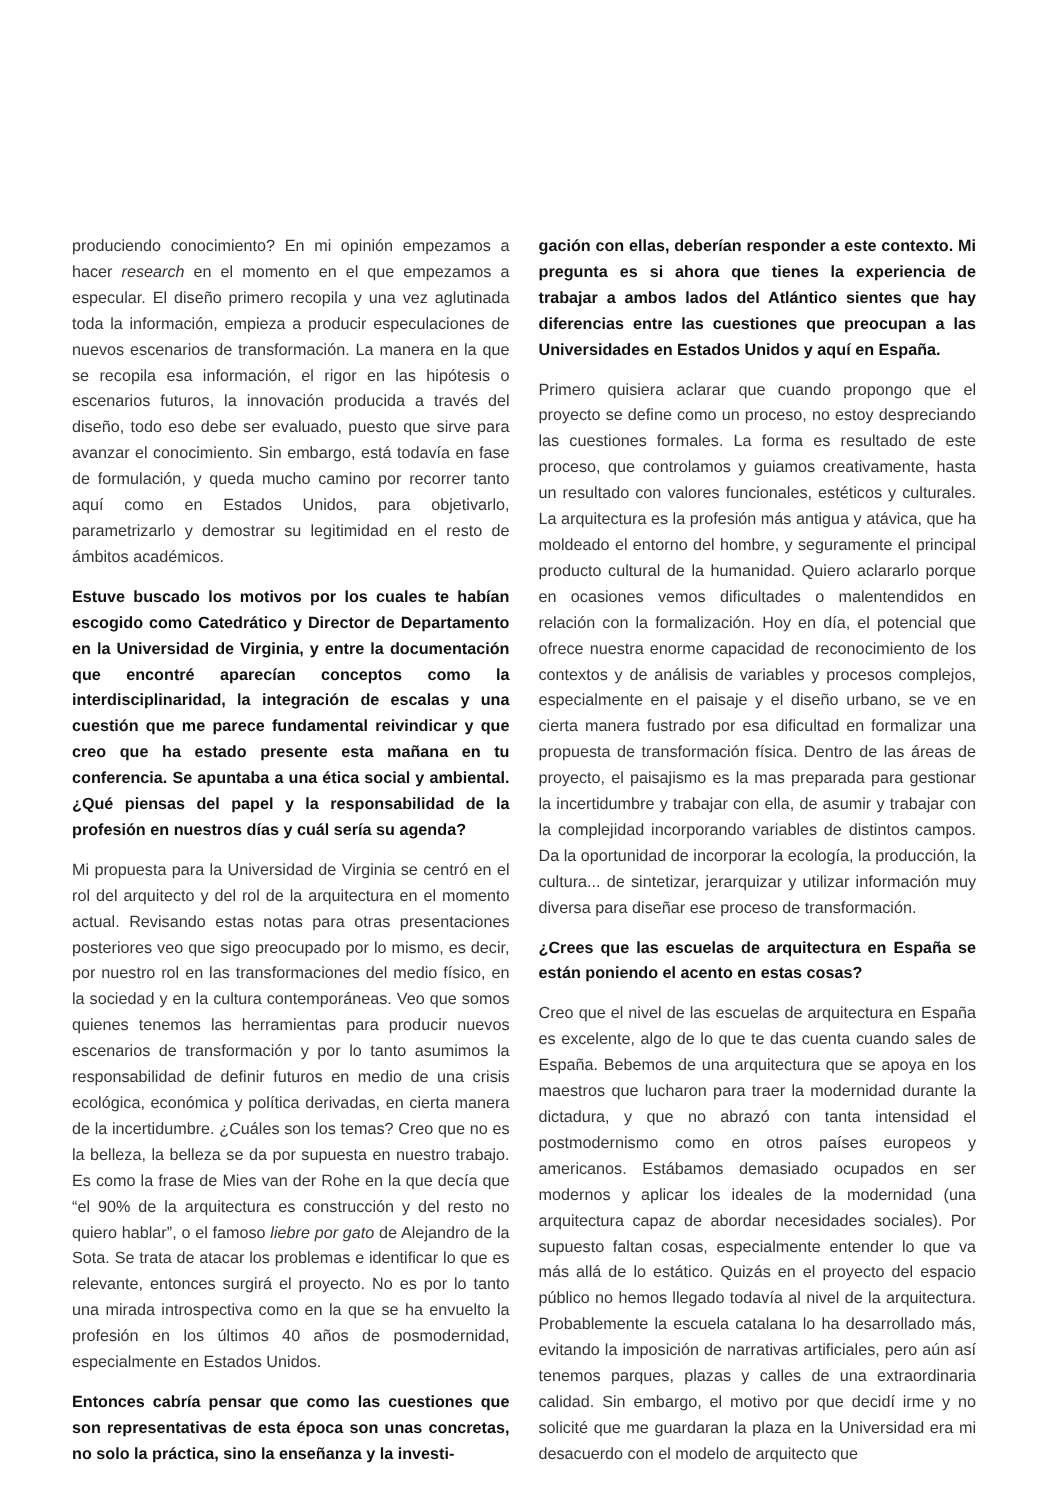produciendo conocimiento? En mi opinión empezamos a hacer research en el momento en el que empezamos a especular. El diseño primero recopila y una vez aglutinada toda la información, empieza a producir especulaciones de nuevos escenarios de transformación. La manera en la que se recopila esa información, el rigor en las hipótesis o escenarios futuros, la innovación producida a través del diseño, todo eso debe ser evaluado, puesto que sirve para avanzar el conocimiento. Sin embargo, está todavía en fase de formulación, y queda mucho camino por recorrer tanto aquí como en Estados Unidos, para objetivarlo, parametrizarlo y demostrar su legitimidad en el resto de ámbitos académicos.
Estuve buscado los motivos por los cuales te habían escogido como Catedrático y Director de Departamento en la Universidad de Virginia, y entre la documentación que encontré aparecían conceptos como la interdisciplinaridad, la integración de escalas y una cuestión que me parece fundamental reivindicar y que creo que ha estado presente esta mañana en tu conferencia. Se apuntaba a una ética social y ambiental. ¿Qué piensas del papel y la responsabilidad de la profesión en nuestros días y cuál sería su agenda?
Mi propuesta para la Universidad de Virginia se centró en el rol del arquitecto y del rol de la arquitectura en el momento actual. Revisando estas notas para otras presentaciones posteriores veo que sigo preocupado por lo mismo, es decir, por nuestro rol en las transformaciones del medio físico, en la sociedad y en la cultura contemporáneas. Veo que somos quienes tenemos las herramientas para producir nuevos escenarios de transformación y por lo tanto asumimos la responsabilidad de definir futuros en medio de una crisis ecológica, económica y política derivadas, en cierta manera de la incertidumbre. ¿Cuáles son los temas? Creo que no es la belleza, la belleza se da por supuesta en nuestro trabajo. Es como la frase de Mies van der Rohe en la que decía que “el 90% de la arquitectura es construcción y del resto no quiero hablar”, o el famoso liebre por gato de Alejandro de la Sota. Se trata de atacar los problemas e identificar lo que es relevante, entonces surgirá el proyecto. No es por lo tanto una mirada introspectiva como en la que se ha envuelto la profesión en los últimos 40 años de posmodernidad, especialmente en Estados Unidos.
Entonces cabría pensar que como las cuestiones que son representativas de esta época son unas concretas, no solo la práctica, sino la enseñanza y la investi-
gación con ellas, deberían responder a este contexto. Mi pregunta es si ahora que tienes la experiencia de trabajar a ambos lados del Atlántico sientes que hay diferencias entre las cuestiones que preocupan a las Universidades en Estados Unidos y aquí en España.
Primero quisiera aclarar que cuando propongo que el proyecto se define como un proceso, no estoy despreciando las cuestiones formales. La forma es resultado de este proceso, que controlamos y guiamos creativamente, hasta un resultado con valores funcionales, estéticos y culturales. La arquitectura es la profesión más antigua y atávica, que ha moldeado el entorno del hombre, y seguramente el principal producto cultural de la humanidad. Quiero aclararlo porque en ocasiones vemos dificultades o malentendidos en relación con la formalización. Hoy en día, el potencial que ofrece nuestra enorme capacidad de reconocimiento de los contextos y de análisis de variables y procesos complejos, especialmente en el paisaje y el diseño urbano, se ve en cierta manera fustrado por esa dificultad en formalizar una propuesta de transformación física. Dentro de las áreas de proyecto, el paisajismo es la mas preparada para gestionar la incertidumbre y trabajar con ella, de asumir y trabajar con la complejidad incorporando variables de distintos campos. Da la oportunidad de incorporar la ecología, la producción, la cultura... de sintetizar, jerarquizar y utilizar información muy diversa para diseñar ese proceso de transformación.
¿Crees que las escuelas de arquitectura en España se están poniendo el acento en estas cosas?
Creo que el nivel de las escuelas de arquitectura en España es excelente, algo de lo que te das cuenta cuando sales de España. Bebemos de una arquitectura que se apoya en los maestros que lucharon para traer la modernidad durante la dictadura, y que no abrazó con tanta intensidad el postmodernismo como en otros países europeos y americanos. Estábamos demasiado ocupados en ser modernos y aplicar los ideales de la modernidad (una arquitectura capaz de abordar necesidades sociales). Por supuesto faltan cosas, especialmente entender lo que va más allá de lo estático. Quizás en el proyecto del espacio público no hemos llegado todavía al nivel de la arquitectura. Probablemente la escuela catalana lo ha desarrollado más, evitando la imposición de narrativas artificiales, pero aún así tenemos parques, plazas y calles de una extraordinaria calidad. Sin embargo, el motivo por que decidí irme y no solicité que me guardaran la plaza en la Universidad era mi desacuerdo con el modelo de arquitecto que